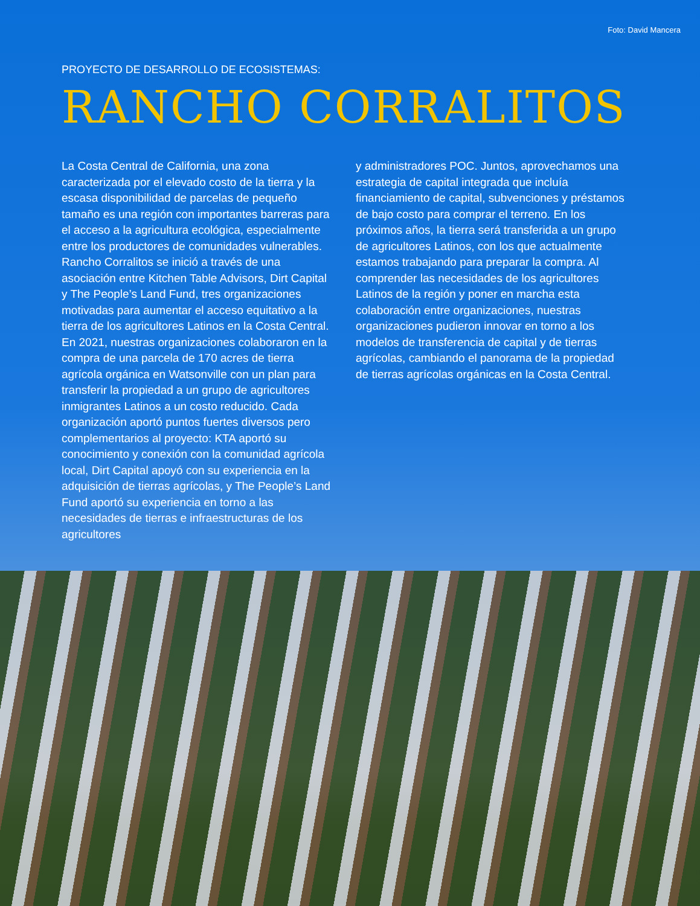Foto: David Mancera
PROYECTO DE DESARROLLO DE ECOSISTEMAS:
RANCHO CORRALITOS
La Costa Central de California, una zona caracterizada por el elevado costo de la tierra y la escasa disponibilidad de parcelas de pequeño tamaño es una región con importantes barreras para el acceso a la agricultura ecológica, especialmente entre los productores de comunidades vulnerables. Rancho Corralitos se inició a través de una asociación entre Kitchen Table Advisors, Dirt Capital y The People’s Land Fund, tres organizaciones motivadas para aumentar el acceso equitativo a la tierra de los agricultores Latinos en la Costa Central. En 2021, nuestras organizaciones colaboraron en la compra de una parcela de 170 acres de tierra agrícola orgánica en Watsonville con un plan para transferir la propiedad a un grupo de agricultores inmigrantes Latinos a un costo reducido. Cada organización aportó puntos fuertes diversos pero complementarios al proyecto: KTA aportó su conocimiento y conexión con la comunidad agrícola local, Dirt Capital apoyó con su experiencia en la adquisición de tierras agrícolas, y The People’s Land Fund aportó su experiencia en torno a las necesidades de tierras e infraestructuras de los agricultores
y administradores POC. Juntos, aprovechamos una estrategia de capital integrada que incluía financiamiento de capital, subvenciones y préstamos de bajo costo para comprar el terreno. En los próximos años, la tierra será transferida a un grupo de agricultores Latinos, con los que actualmente estamos trabajando para preparar la compra. Al comprender las necesidades de los agricultores Latinos de la región y poner en marcha esta colaboración entre organizaciones, nuestras organizaciones pudieron innovar en torno a los modelos de transferencia de capital y de tierras agrícolas, cambiando el panorama de la propiedad de tierras agrícolas orgánicas en la Costa Central.